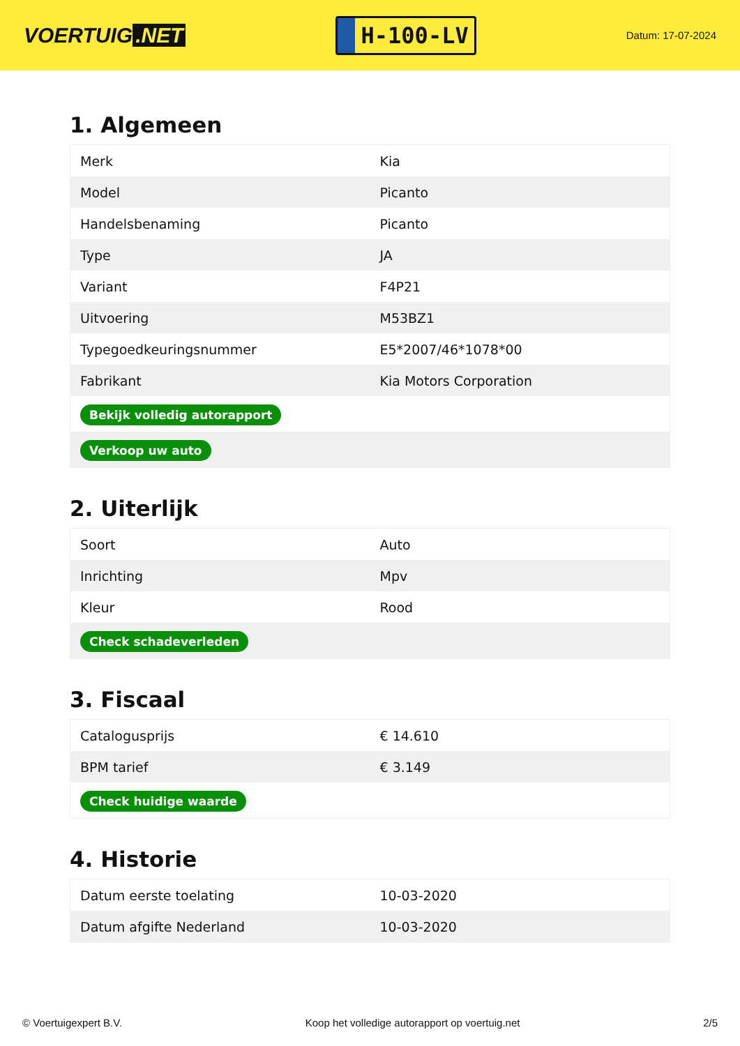VOERTUIG.NET
H-100-LV
Datum: 17-07-2024
1. Algemeen
| Merk | Kia |
| Model | Picanto |
| Handelsbenaming | Picanto |
| Type | JA |
| Variant | F4P21 |
| Uitvoering | M53BZ1 |
| Typegoedkeuringsnummer | E5*2007/46*1078*00 |
| Fabrikant | Kia Motors Corporation |
| Bekijk volledig autorapport | |
| Verkoop uw auto | |
2. Uiterlijk
| Soort | Auto |
| Inrichting | Mpv |
| Kleur | Rood |
| Check schadeverleden | |
3. Fiscaal
| Catalogusprijs | € 14.610 |
| BPM tarief | € 3.149 |
| Check huidige waarde | |
4. Historie
| Datum eerste toelating | 10-03-2020 |
| Datum afgifte Nederland | 10-03-2020 |
© Voertuigexpert B.V. Koop het volledige autorapport op voertuig.net 2/5